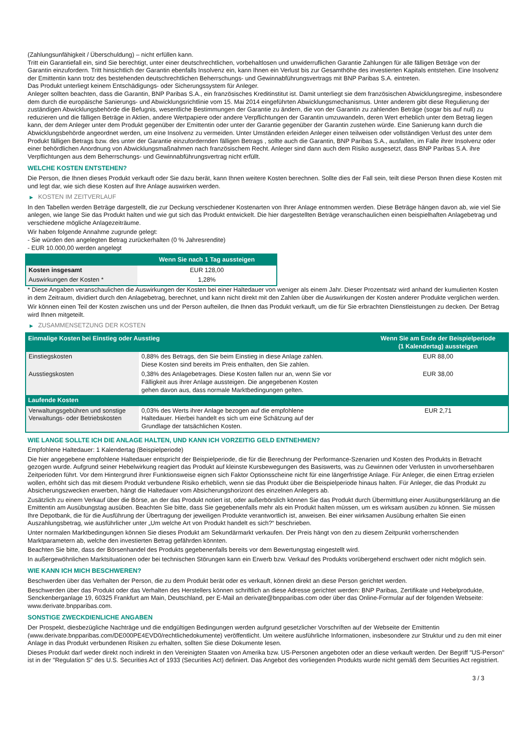(Zahlungsunfähigkeit / Überschuldung) – nicht erfüllen kann.
Tritt ein Garantiefall ein, sind Sie berechtigt, unter einer deutschrechtlichen, vorbehaltlosen und unwiderruflichen Garantie Zahlungen für alle fälligen Beträge von der Garantin einzufordern. Tritt hinsichtlich der Garantin ebenfalls Insolvenz ein, kann Ihnen ein Verlust bis zur Gesamthöhe des investierten Kapitals entstehen. Eine Insolvenz der Emittentin kann trotz des bestehenden deutschrechtlichen Beherrschungs- und Gewinnabführungsvertrags mit BNP Paribas S.A. eintreten.
Das Produkt unterliegt keinem Entschädigungs- oder Sicherungssystem für Anleger.
Anleger sollten beachten, dass die Garantin, BNP Paribas S.A., ein französisches Kreditinstitut ist. Damit unterliegt sie dem französischen Abwicklungsregime, insbesondere dem durch die europäische Sanierungs- und Abwicklungsrichtlinie vom 15. Mai 2014 eingeführten Abwicklungsmechanismus. Unter anderem gibt diese Regulierung der zuständigen Abwicklungsbehörde die Befugnis, wesentliche Bestimmungen der Garantie zu ändern, die von der Garantin zu zahlenden Beträge (sogar bis auf null) zu reduzieren und die fälligen Beträge in Aktien, andere Wertpapiere oder andere Verpflichtungen der Garantin umzuwandeln, deren Wert erheblich unter dem Betrag liegen kann, der dem Anleger unter dem Produkt gegenüber der Emittentin oder unter der Garantie gegenüber der Garantin zustehen würde. Eine Sanierung kann durch die Abwicklungsbehörde angeordnet werden, um eine Insolvenz zu vermeiden. Unter Umständen erleiden Anleger einen teilweisen oder vollständigen Verlust des unter dem Produkt fälligen Betrags bzw. des unter der Garantie einzufordernden fälligen Betrags , sollte auch die Garantin, BNP Paribas S.A., ausfallen, im Falle ihrer Insolvenz oder einer behördlichen Anordnung von Abwicklungsmaßnahmen nach französischem Recht. Anleger sind dann auch dem Risiko ausgesetzt, dass BNP Paribas S.A. ihre Verpflichtungen aus dem Beherrschungs- und Gewinnabführungsvertrag nicht erfüllt.
WELCHE KOSTEN ENTSTEHEN?
Die Person, die Ihnen dieses Produkt verkauft oder Sie dazu berät, kann Ihnen weitere Kosten berechnen. Sollte dies der Fall sein, teilt diese Person Ihnen diese Kosten mit und legt dar, wie sich diese Kosten auf Ihre Anlage auswirken werden.
▶ KOSTEN IM ZEITVERLAUF
In den Tabellen werden Beträge dargestellt, die zur Deckung verschiedener Kostenarten von Ihrer Anlage entnommen werden. Diese Beträge hängen davon ab, wie viel Sie anlegen, wie lange Sie das Produkt halten und wie gut sich das Produkt entwickelt. Die hier dargestellten Beträge veranschaulichen einen beispielhaften Anlagebetrag und verschiedene mögliche Anlagezeiträume.
Wir haben folgende Annahme zugrunde gelegt:
- Sie würden den angelegten Betrag zurückerhalten (0 % Jahresrendite)
- EUR 10.000,00 werden angelegt
| | Wenn Sie nach 1 Tag aussteigen |
| --- | --- |
| Kosten insgesamt | EUR 128,00 |
| Auswirkungen der Kosten * | 1,28% |
* Diese Angaben veranschaulichen die Auswirkungen der Kosten bei einer Haltedauer von weniger als einem Jahr. Dieser Prozentsatz wird anhand der kumulierten Kosten in dem Zeitraum, dividiert durch den Anlagebetrag, berechnet, und kann nicht direkt mit den Zahlen über die Auswirkungen der Kosten anderer Produkte verglichen werden.
Wir können einen Teil der Kosten zwischen uns und der Person aufteilen, die Ihnen das Produkt verkauft, um die für Sie erbrachten Dienstleistungen zu decken. Der Betrag wird Ihnen mitgeteilt.
▶ ZUSAMMENSETZUNG DER KOSTEN
| Einmalige Kosten bei Einstieg oder Ausstieg | | Wenn Sie am Ende der Beispielperiode (1 Kalendertag) aussteigen |
| --- | --- | --- |
| Einstiegskosten | 0,88% des Betrags, den Sie beim Einstieg in diese Anlage zahlen. Diese Kosten sind bereits im Preis enthalten, den Sie zahlen. | EUR 88,00 |
| Ausstiegskosten | 0,38% des Anlagebetrages. Diese Kosten fallen nur an, wenn Sie vor Fälligkeit aus ihrer Anlage aussteigen. Die angegebenen Kosten gehen davon aus, dass normale Marktbedingungen gelten. | EUR 38,00 |
| Laufende Kosten | | |
| Verwaltungsgebühren und sonstige Verwaltungs- oder Betriebskosten | 0,03% des Werts ihrer Anlage bezogen auf die empfohlene Haltedauer. Hierbei handelt es sich um eine Schätzung auf der Grundlage der tatsächlichen Kosten. | EUR 2,71 |
WIE LANGE SOLLTE ICH DIE ANLAGE HALTEN, UND KANN ICH VORZEITIG GELD ENTNEHMEN?
Empfohlene Haltedauer: 1 Kalendertag (Beispielperiode)
Die hier angegebene empfohlene Haltedauer entspricht der Beispielperiode, die für die Berechnung der Performance-Szenarien und Kosten des Produkts in Betracht gezogen wurde. Aufgrund seiner Hebelwirkung reagiert das Produkt auf kleinste Kursbewegungen des Basiswerts, was zu Gewinnen oder Verlusten in unvorhersehbaren Zeitperioden führt. Vor dem Hintergrund ihrer Funktionsweise eignen sich Faktor Optionsscheine nicht für eine längerfristige Anlage. Für Anleger, die einen Ertrag erzielen wollen, erhöht sich das mit diesem Produkt verbundene Risiko erheblich, wenn sie das Produkt über die Beispielperiode hinaus halten. Für Anleger, die das Produkt zu Absicherungszwecken erwerben, hängt die Haltedauer vom Absicherungshorizont des einzelnen Anlegers ab.
Zusätzlich zu einem Verkauf über die Börse, an der das Produkt notiert ist, oder außerbörslich können Sie das Produkt durch Übermittlung einer Ausübungserklärung an die Emittentin am Ausübungstag ausüben. Beachten Sie bitte, dass Sie gegebenenfalls mehr als ein Produkt halten müssen, um es wirksam ausüben zu können. Sie müssen Ihre Depotbank, die für die Ausführung der Übertragung der jeweiligen Produkte verantwortlich ist, anweisen. Bei einer wirksamen Ausübung erhalten Sie einen Auszahlungsbetrag, wie ausführlicher unter „Um welche Art von Produkt handelt es sich?“ beschrieben.
Unter normalen Marktbedingungen können Sie dieses Produkt am Sekundärmarkt verkaufen. Der Preis hängt von den zu diesem Zeitpunkt vorherrschenden Marktparametern ab, welche den investierten Betrag gefährden könnten.
Beachten Sie bitte, dass der Börsenhandel des Produkts gegebenenfalls bereits vor dem Bewertungstag eingestellt wird.
In außergewöhnlichen Marktsituationen oder bei technischen Störungen kann ein Erwerb bzw. Verkauf des Produkts vorübergehend erschwert oder nicht möglich sein.
WIE KANN ICH MICH BESCHWEREN?
Beschwerden über das Verhalten der Person, die zu dem Produkt berät oder es verkauft, können direkt an diese Person gerichtet werden.
Beschwerden über das Produkt oder das Verhalten des Herstellers können schriftlich an diese Adresse gerichtet werden: BNP Paribas, Zertifikate und Hebelprodukte, Senckenberganlage 19, 60325 Frankfurt am Main, Deutschland, per E-Mail an derivate@bnpparibas.com oder über das Online-Formular auf der folgenden Webseite: www.derivate.bnpparibas.com.
SONSTIGE ZWECKDIENLICHE ANGABEN
Der Prospekt, diesbezügliche Nachträge und die endgültigen Bedingungen werden aufgrund gesetzlicher Vorschriften auf der Webseite der Emittentin (www.derivate.bnpparibas.com/DE000PE4EVD0/rechtlichedokumente) veröffentlicht. Um weitere ausführliche Informationen, insbesondere zur Struktur und zu den mit einer Anlage in das Produkt verbundenen Risiken zu erhalten, sollten Sie diese Dokumente lesen.
Dieses Produkt darf weder direkt noch indirekt in den Vereinigten Staaten von Amerika bzw. US-Personen angeboten oder an diese verkauft werden. Der Begriff "US-Person" ist in der "Regulation S" des U.S. Securities Act of 1933 (Securities Act) definiert. Das Angebot des vorliegenden Produkts wurde nicht gemäß dem Securities Act registriert.
3 / 3